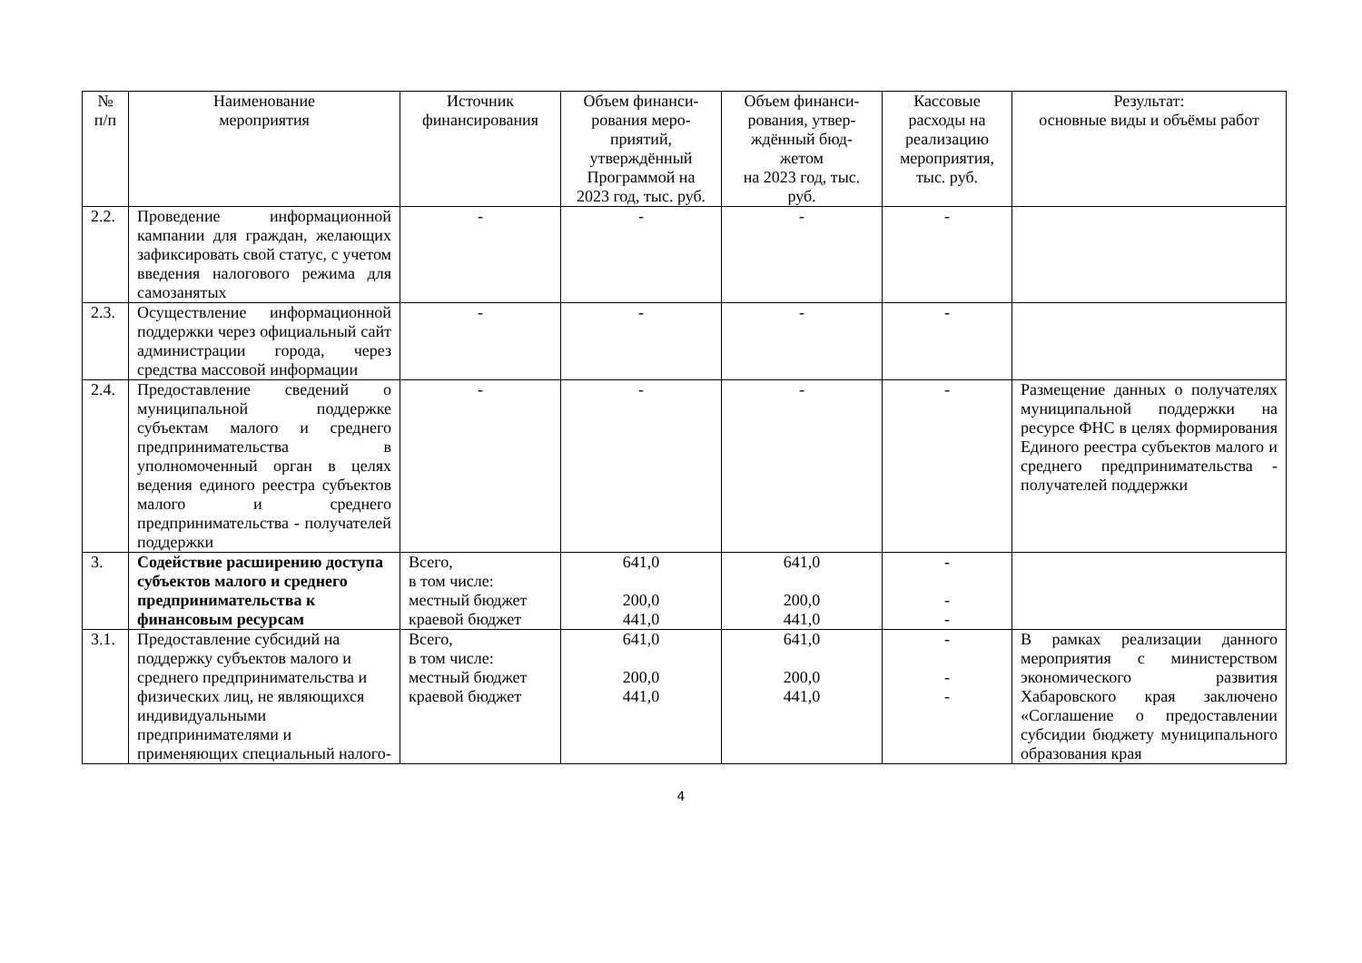| № п/п | Наименование мероприятия | Источник финансирования | Объем финанси-рования меро-приятий, утверждённый Программой на 2023 год, тыс. руб. | Объем финанси-рования, утвер-ждённый бюд-жетом на 2023 год, тыс. руб. | Кассовые расходы на реализацию мероприятия, тыс. руб. | Результат: основные виды и объёмы работ |
| --- | --- | --- | --- | --- | --- | --- |
| 2.2. | Проведение информационной кампании для граждан, желающих зафиксировать свой статус, с учетом введения налогового режима для самозанятых | - | - | - | - | |
| 2.3. | Осуществление информационной поддержки через официальный сайт администрации города, через средства массовой информации | - | - | - | - | |
| 2.4. | Предоставление сведений о муниципальной поддержке субъектам малого и среднего предпринимательства в уполномоченный орган в целях ведения единого реестра субъектов малого и среднего предпринимательства - получателей поддержки | - | - | - | - | Размещение данных о получателях муниципальной поддержки на ресурсе ФНС в целях формирования Единого реестра субъектов малого и среднего предпринимательства - получателей поддержки |
| 3. | Содействие расширению доступа субъектов малого и среднего предпринимательства к финансовым ресурсам | Всего, в том числе: местный бюджет краевой бюджет | 641,0 200,0 441,0 | 641,0 200,0 441,0 | - - - | |
| 3.1. | Предоставление субсидий на поддержку субъектов малого и среднего предпринимательства и физических лиц, не являющихся индивидуальными предпринимателями и применяющих специальный налого- | Всего, в том числе: местный бюджет краевой бюджет | 641,0 200,0 441,0 | 641,0 200,0 441,0 | - - - | В рамках реализации данного мероприятия с министерством экономического развития Хабаровского края заключено «Соглашение о предоставлении субсидии бюджету муниципального образования края |
4